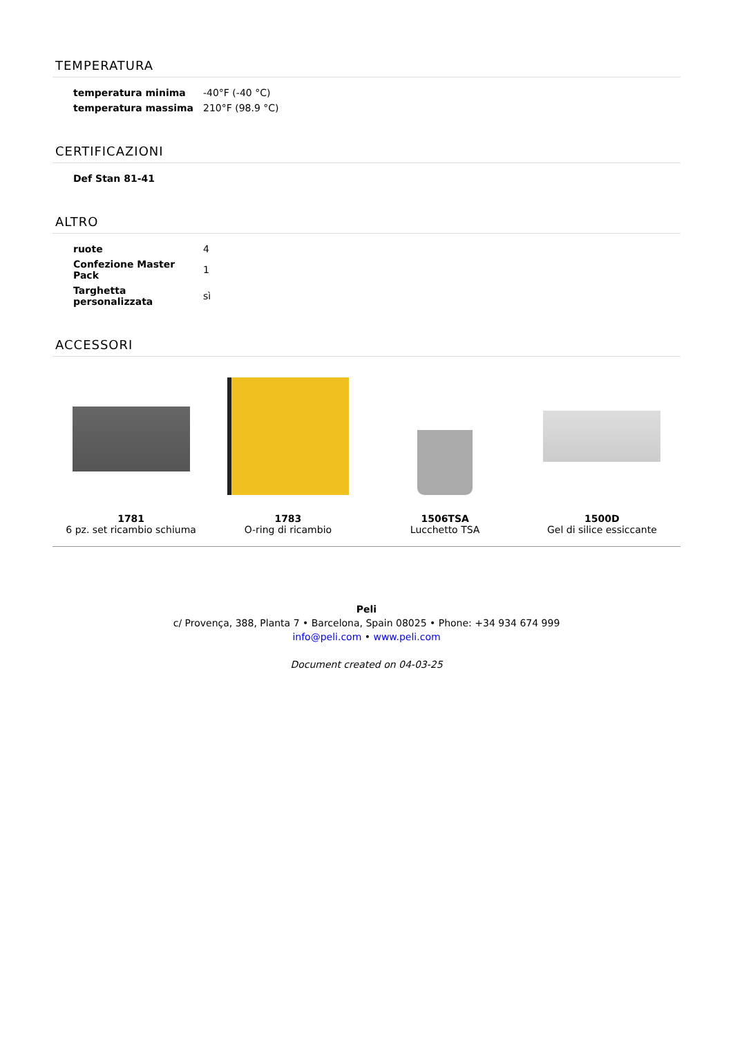TEMPERATURA
| temperatura minima | -40°F (-40 °C) |
| temperatura massima | 210°F (98.9 °C) |
CERTIFICAZIONI
| Def Stan 81-41 | |
ALTRO
| ruote | 4 |
| Confezione Master Pack | 1 |
| Targhetta personalizzata | sì |
ACCESSORI
1781
6 pz. set ricambio schiuma
1783
O-ring di ricambio
1506TSA
Lucchetto TSA
1500D
Gel di silice essiccante
Peli
c/ Provença, 388, Planta 7 • Barcelona, Spain 08025 • Phone: +34 934 674 999
info@peli.com • www.peli.com
Document created on 04-03-25